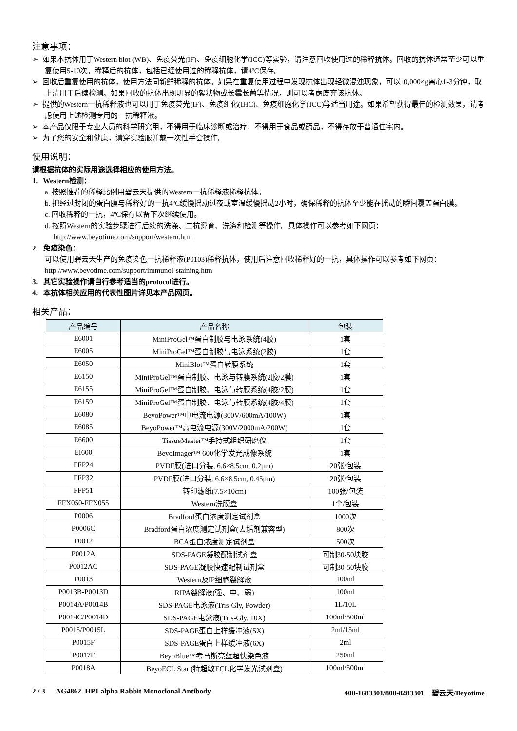注意事项：
➢ 如果本抗体用于Western blot (WB)、免疫荧光(IF)、免疫细胞化学(ICC)等实验，请注意回收使用过的稀释抗体。回收的抗体通常至少可以重复使用5-10次。稀释后的抗体，包括已经使用过的稀释抗体，请4ºC保存。
➢ 回收后重复使用的抗体，使用方法同新鲜稀释的抗体。如果在重复使用过程中发现抗体出现轻微混浊现象，可以10,000×g离心1-3分钟，取上清用于后续检测。如果回收的抗体出现明显的絮状物或长霉长菌等情况，则可以考虑废弃该抗体。
➢ 提供的Western一抗稀释液也可以用于免疫荧光(IF)、免疫组化(IHC)、免疫细胞化学(ICC)等适当用途。如果希望获得最佳的检测效果，请考虑使用上述检测专用的一抗稀释液。
➢ 本产品仅限于专业人员的科学研究用，不得用于临床诊断或治疗，不得用于食品或药品，不得存放于普通住宅内。
➢ 为了您的安全和健康，请穿实验服并戴一次性手套操作。
使用说明：
请根据抗体的实际用途选择相应的使用方法。
1. Western检测：
a. 按照推荐的稀释比例用碧云天提供的Western一抗稀释液稀释抗体。
b. 把经过封闭的蛋白膜与稀释好的一抗4ºC缓慢摇动过夜或室温缓慢摇动2小时，确保稀释的抗体至少能在摇动的瞬间覆盖蛋白膜。
c. 回收稀释的一抗，4ºC保存以备下次继续使用。
d. 按照Western的实验步骤进行后续的洗涤、二抗孵育、洗涤和检测等操作。具体操作可以参考如下网页：
http://www.beyotime.com/support/western.htm
2. 免疫染色：
可以使用碧云天生产的免疫染色一抗稀释液(P0103)稀释抗体，使用后注意回收稀释好的一抗，具体操作可以参考如下网页：http://www.beyotime.com/support/immunol-staining.htm
3. 其它实验操作请自行参考适当的protocol进行。
4. 本抗体相关应用的代表性图片详见本产品网页。
相关产品：
| 产品编号 | 产品名称 | 包装 |
| --- | --- | --- |
| E6001 | MiniProGel™蛋白制胶与电泳系统(4胶) | 1套 |
| E6005 | MiniProGel™蛋白制胶与电泳系统(2胶) | 1套 |
| E6050 | MiniBlot™蛋白转膜系统 | 1套 |
| E6150 | MiniProGel™蛋白制胶、电泳与转膜系统(2胶/2膜) | 1套 |
| E6155 | MiniProGel™蛋白制胶、电泳与转膜系统(4胶/2膜) | 1套 |
| E6159 | MiniProGel™蛋白制胶、电泳与转膜系统(4胶/4膜) | 1套 |
| E6080 | BeyoPower™中电流电源(300V/600mA/100W) | 1套 |
| E6085 | BeyoPower™高电流电源(300V/2000mA/200W) | 1套 |
| E6600 | TissueMaster™手持式组织研磨仪 | 1套 |
| EI600 | BeyoImager™ 600化学发光成像系统 | 1套 |
| FFP24 | PVDF膜(进口分装, 6.6×8.5cm, 0.2μm) | 20张/包装 |
| FFP32 | PVDF膜(进口分装, 6.6×8.5cm, 0.45μm) | 20张/包装 |
| FFP51 | 转印滤纸(7.5×10cm) | 100张/包装 |
| FFX050-FFX055 | Western洗膜盒 | 1个/包装 |
| P0006 | Bradford蛋白浓度测定试剂盒 | 1000次 |
| P0006C | Bradford蛋白浓度测定试剂盒(去垢剂兼容型) | 800次 |
| P0012 | BCA蛋白浓度测定试剂盒 | 500次 |
| P0012A | SDS-PAGE凝胶配制试剂盒 | 可制30-50块胶 |
| P0012AC | SDS-PAGE凝胶快速配制试剂盒 | 可制30-50块胶 |
| P0013 | Western及IP细胞裂解液 | 100ml |
| P0013B-P0013D | RIPA裂解液(强、中、弱) | 100ml |
| P0014A/P0014B | SDS-PAGE电泳液(Tris-Gly, Powder) | 1L/10L |
| P0014C/P0014D | SDS-PAGE电泳液(Tris-Gly, 10X) | 100ml/500ml |
| P0015/P0015L | SDS-PAGE蛋白上样缓冲液(5X) | 2ml/15ml |
| P0015F | SDS-PAGE蛋白上样缓冲液(6X) | 2ml |
| P0017F | BeyoBlue™考马斯亮蓝超快染色液 | 250ml |
| P0018A | BeyoECL Star (特超敏ECL化学发光试剂盒) | 100ml/500ml |
2 / 3 AG4862 HP1 alpha Rabbit Monoclonal Antibody 400-1683301/800-8283301 碧云天/Beyotime